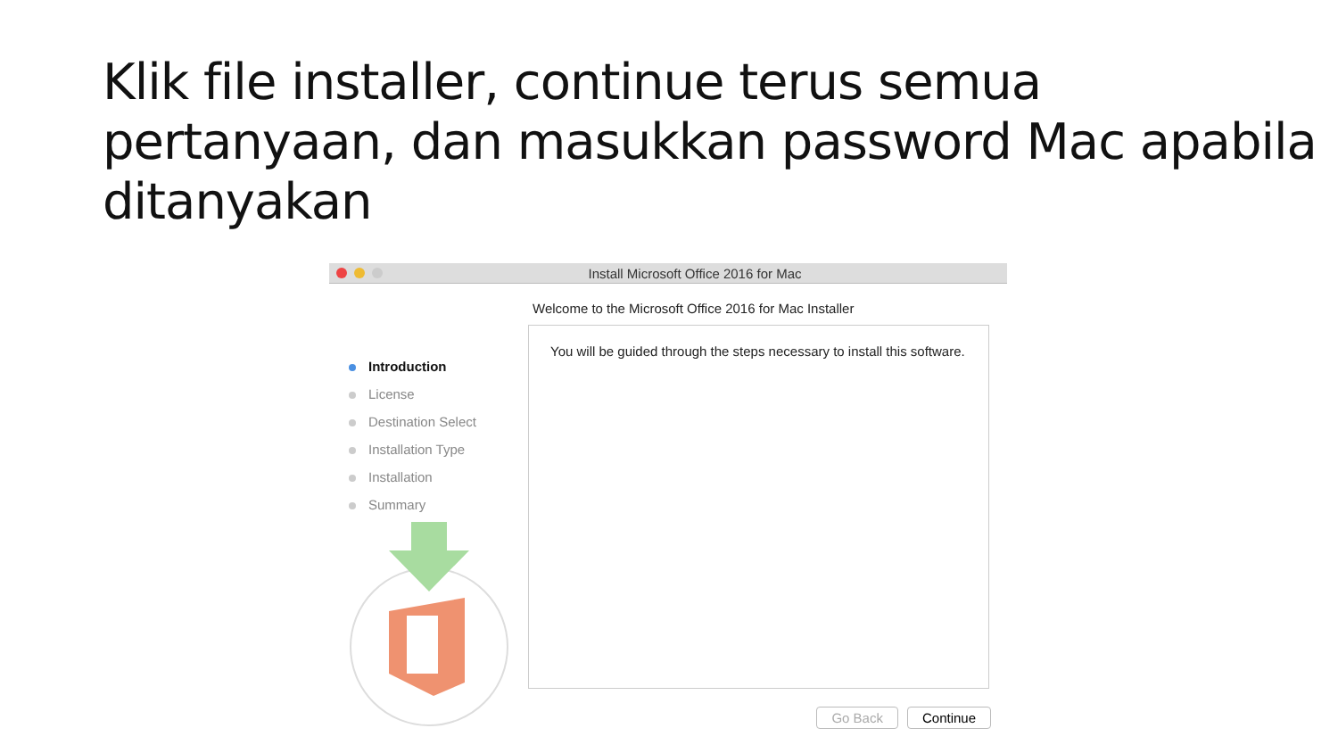Klik file installer, continue terus semua pertanyaan, dan masukkan password Mac apabila ditanyakan
Install Microsoft Office 2016 for Mac
Welcome to the Microsoft Office 2016 for Mac Installer
Introduction
License
Destination Select
Installation Type
Installation
Summary
You will be guided through the steps necessary to install this software.
Go Back Continue